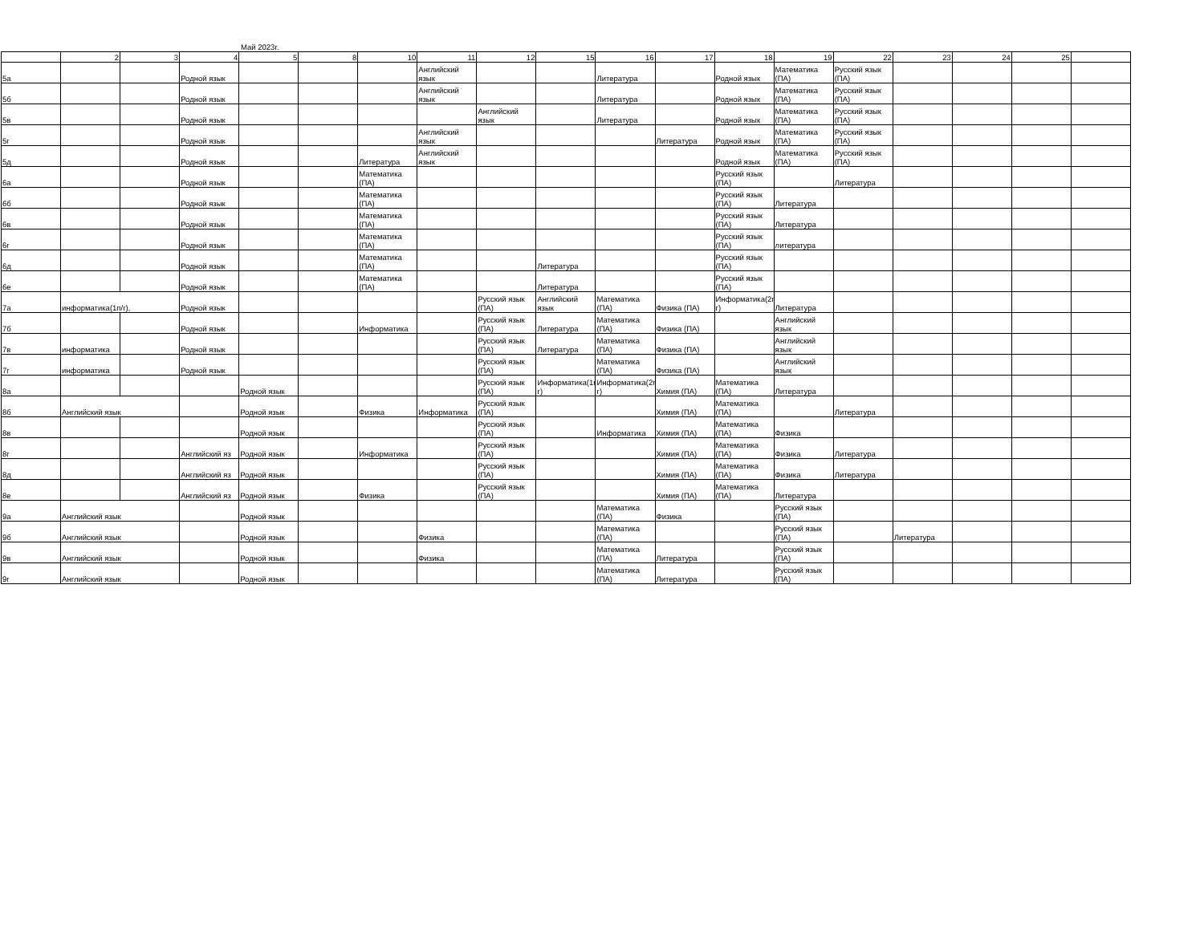Май 2023г.
| | 2 | 3 | 4 | 5 | 8 | 10 | 11 | 12 | 15 | 16 | 17 | 18 | 19 | 22 | 23 | 24 | 25 | |
| 5а | | | Родной язык | | | | Английский язык | | | Литература | | Родной язык | Математика (ПА) | Русский язык (ПА) | | | | |
| 5б | | | Родной язык | | | | Английский язык | | | Литература | | Родной язык | Математика (ПА) | Русский язык (ПА) | | | | |
| 5в | | | Родной язык | | | | | Английский язык | | Литература | | Родной язык | Математика (ПА) | Русский язык (ПА) | | | | |
| 5г | | | Родной язык | | | | Английский язык | | | | Литература | Родной язык | Математика (ПА) | Русский язык (ПА) | | | | |
| 5д | | | Родной язык | | | Литература | Английский язык | | | | | Родной язык | Математика (ПА) | Русский язык (ПА) | | | | |
| 6а | | | Родной язык | | | Математика (ПА) | | | | | | Русский язык (ПА) | | Литература | | | | |
| 6б | | | Родной язык | | | Математика (ПА) | | | | | | Русский язык (ПА) | Литература | | | | | |
| 6в | | | Родной язык | | | Математика (ПА) | | | | | | Русский язык (ПА) | Литература | | | | | |
| 6г | | | Родной язык | | | Математика (ПА) | | | | | | Русский язык (ПА) | литература | | | | | |
| 6д | | | Родной язык | | | Математика (ПА) | | | Литература | | | Русский язык (ПА) | | | | | | |
| 6е | | | Родной язык | | | Математика (ПА) | | | Литература | | | Русский язык (ПА) | | | | | | |
| 7а | информатика(1п/г), | | Родной язык | | | | | Русский язык (ПА) | Английский язык | Математика (ПА) | Физика (ПА) | Информатика(2п/г) | Литература | | | | | |
| 7б | | | Родной язык | | | Информатика | | Русский язык (ПА) | Литература | Математика (ПА) | Физика (ПА) | | Английский язык | | | | | |
| 7в | информатика | | Родной язык | | | | | Русский язык (ПА) | Литература | Математика (ПА) | Физика (ПА) | | Английский язык | | | | | |
| 7г | информатика | | Родной язык | | | | | Русский язык (ПА) | | Математика (ПА) | Физика (ПА) | | Английский язык | | | | | |
| 8а | | | | Родной язык | | | | Русский язык (ПА) | Информатика(1п/г) | Информатика(2п/г) | Химия (ПА) | Математика (ПА) | Литература | | | | | |
| 8б | Английский язык | | | Родной язык | | Физика | Информатика | Русский язык (ПА) | | | Химия (ПА) | Математика (ПА) | | Литература | | | | |
| 8в | | | | Родной язык | | | | Русский язык (ПА) | | Информатика | Химия (ПА) | Математика (ПА) | Физика | | | | | |
| 8г | | | Английский яз | Родной язык | | Информатика | | Русский язык (ПА) | | | Химия (ПА) | Математика (ПА) | Физика | Литература | | | | |
| 8д | | | Английский яз | Родной язык | | | | Русский язык (ПА) | | | Химия (ПА) | Математика (ПА) | Физика | Литература | | | | |
| 8е | | | Английский яз | Родной язык | | Физика | | Русский язык (ПА) | | | Химия (ПА) | Математика (ПА) | Литература | | | | | |
| 9а | Английский язык | | | Родной язык | | | | | | Математика (ПА) | Физика | | Русский язык (ПА) | | | | | |
| 9б | Английский язык | | | Родной язык | | | Физика | | | Математика (ПА) | | | Русский язык (ПА) | | Литература | | | |
| 9в | Английский язык | | | Родной язык | | | Физика | | | Математика (ПА) | Литература | | Русский язык (ПА) | | | | | |
| 9г | Английский язык | | | Родной язык | | | | | | Математика (ПА) | Литература | | Русский язык (ПА) | | | | | |